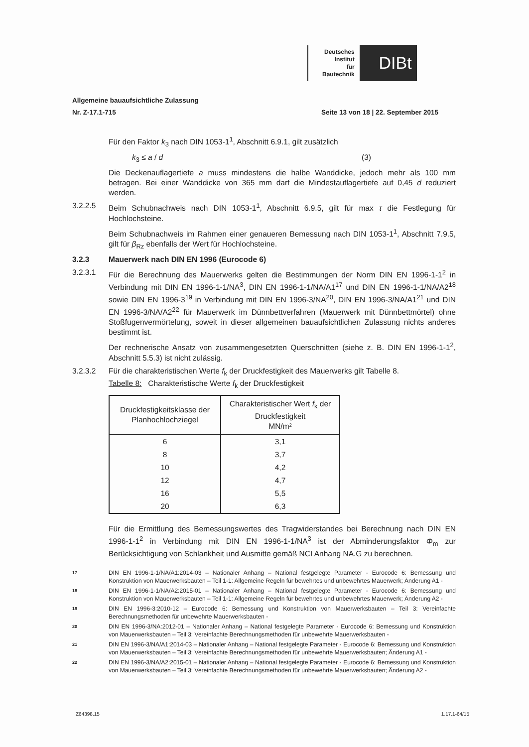Deutsches
Institut
für
Bautechnik
DIBt
Allgemeine bauaufsichtliche Zulassung
Nr. Z-17.1-715 Seite 13 von 18 | 22. September 2015
Für den Faktor k<sub>3</sub> nach DIN 1053-1<sup>1</sup>, Abschnitt 6.9.1, gilt zusätzlich
k<sub>3</sub> ≤ a / d (3)
Die Deckenauflagertiefe a muss mindestens die halbe Wanddicke, jedoch mehr als 100 mm betragen. Bei einer Wanddicke von 365 mm darf die Mindestauflagertiefe auf 0,45 d reduziert werden.
3.2.2.5 Beim Schubnachweis nach DIN 1053-1<sup>1</sup>, Abschnitt 6.9.5, gilt für max τ die Festlegung für Hochlochsteine.
Beim Schubnachweis im Rahmen einer genaueren Bemessung nach DIN 1053-1<sup>1</sup>, Abschnitt 7.9.5, gilt für β<sub>Rz</sub> ebenfalls der Wert für Hochlochsteine.
3.2.3 Mauerwerk nach DIN EN 1996 (Eurocode 6)
3.2.3.1 Für die Berechnung des Mauerwerks gelten die Bestimmungen der Norm DIN EN 1996-1-1<sup>2</sup> in Verbindung mit DIN EN 1996-1-1/NA<sup>3</sup>, DIN EN 1996-1-1/NA/A1<sup>17</sup> und DIN EN 1996-1-1/NA/A2<sup>18</sup> sowie DIN EN 1996-3<sup>19</sup> in Verbindung mit DIN EN 1996-3/NA<sup>20</sup>, DIN EN 1996-3/NA/A1<sup>21</sup> und DIN EN 1996-3/NA/A2<sup>22</sup> für Mauerwerk im Dünnbettverfahren (Mauerwerk mit Dünnbettmörtel) ohne Stoßfugenvermörtelung, soweit in dieser allgemeinen bauaufsichtlichen Zulassung nichts anderes bestimmt ist.
Der rechnerische Ansatz von zusammengesetzten Querschnitten (siehe z. B. DIN EN 1996-1-1<sup>2</sup>, Abschnitt 5.5.3) ist nicht zulässig.
3.2.3.2 Für die charakteristischen Werte f<sub>k</sub> der Druckfestigkeit des Mauerwerks gilt Tabelle 8.
Tabelle 8: Charakteristische Werte f<sub>k</sub> der Druckfestigkeit
| Druckfestigkeitsklasse der Planhochlochziegel | Charakteristischer Wert f<sub>k</sub> der Druckfestigkeit MN/m² |
| --- | --- |
| 6 | 3,1 |
| 8 | 3,7 |
| 10 | 4,2 |
| 12 | 4,7 |
| 16 | 5,5 |
| 20 | 6,3 |
Für die Ermittlung des Bemessungswertes des Tragwiderstandes bei Berechnung nach DIN EN 1996-1-1<sup>2</sup> in Verbindung mit DIN EN 1996-1-1/NA<sup>3</sup> ist der Abminderungsfaktor Φ<sub>m</sub> zur Berücksichtigung von Schlankheit und Ausmitte gemäß NCI Anhang NA.G zu berechnen.
17
DIN EN 1996-1-1/NA/A1:2014-03 – Nationaler Anhang – National festgelegte Parameter - Eurocode 6: Bemessung und Konstruktion von Mauerwerksbauten – Teil 1-1: Allgemeine Regeln für bewehrtes und unbewehrtes Mauerwerk; Änderung A1 -
18
DIN EN 1996-1-1/NA/A2:2015-01 – Nationaler Anhang – National festgelegte Parameter - Eurocode 6: Bemessung und Konstruktion von Mauerwerksbauten – Teil 1-1: Allgemeine Regeln für bewehrtes und unbewehrtes Mauerwerk; Änderung A2 -
19
DIN EN 1996-3:2010-12 – Eurocode 6: Bemessung und Konstruktion von Mauerwerksbauten – Teil 3: Vereinfachte Berechnungsmethoden für unbewehrte Mauerwerksbauten -
20
DIN EN 1996-3/NA:2012-01 – Nationaler Anhang – National festgelegte Parameter - Eurocode 6: Bemessung und Konstruktion von Mauerwerksbauten – Teil 3: Vereinfachte Berechnungsmethoden für unbewehrte Mauerwerksbauten -
21
DIN EN 1996-3/NA/A1:2014-03 – Nationaler Anhang – National festgelegte Parameter - Eurocode 6: Bemessung und Konstruktion von Mauerwerksbauten – Teil 3: Vereinfachte Berechnungsmethoden für unbewehrte Mauerwerksbauten; Änderung A1 -
22
DIN EN 1996-3/NA/A2:2015-01 – Nationaler Anhang – National festgelegte Parameter - Eurocode 6: Bemessung und Konstruktion von Mauerwerksbauten – Teil 3: Vereinfachte Berechnungsmethoden für unbewehrte Mauerwerksbauten; Änderung A2 -
Z64398.15 1.17.1-64/15